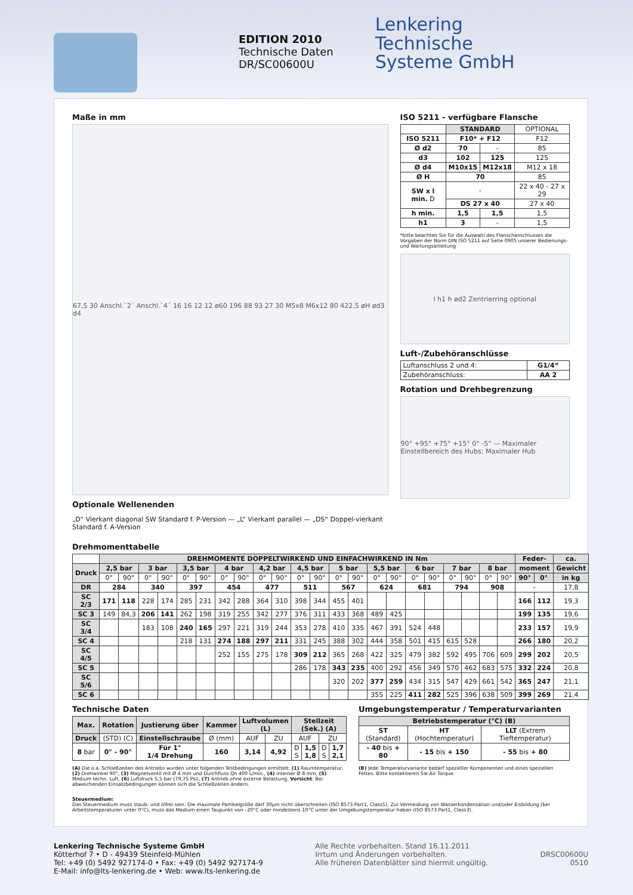EDITION 2010
Technische Daten
DR/SC00600U
Lenkering
Technische
Systeme GmbH
Maße in mm
67,5 30 Anschl.`2´ Anschl.`4´ 16 16 12 12 ø60 196 88 93 27 30 M5x8 M6x12 80 422,5 øH ød3 d4
Optionale Wellenenden
„D“ Vierkant diagonal SW Standard f. P-Version — „L“ Vierkant parallel — „DS“ Doppel-vierkant Standard f. A-Version
ISO 5211 - verfügbare Flansche
| | STANDARD | | OPTIONAL |
| ISO 5211 | F10* + F12 | | F12 |
| Ø d2 | 70 | - | 85 |
| d3 | 102 | 125 | 125 |
| Ø d4 | M10x15 | M12x18 | M12 x 18 |
| Ø H | 70 | | 85 |
| SW x l min. D | - | | 22 x 40 - 27 x 29 |
| | DS 27 x 40 | | 27 x 40 |
| h min. | 1,5 | 1,5 | 1,5 |
| h1 | 3 | - | 1,5 |
*bitte beachten Sie für die Auswahl des Flanschanschlusses die Vorgaben der Norm DIN ISO 5211 auf Seite 0905 unserer Bedienungs- und Wartungsanleitung
l h1 h ød2 Zentrierring optional
Luft-/Zubehöranschlüsse
| Luftanschluss 2 und 4: | G1/4“ |
| Zubehöranschluss: | AA 2 |
Rotation und Drehbegrenzung
90° +95° +75° +15° 0° -5° — Maximaler Einstellbereich des Hubs; Maximaler Hub
Drehmomenttabelle
| | DREHMOMENTE DOPPELTWIRKEND UND EINFACHWIRKEND IN Nm | | | | | | | | | | | | | | | | | | | | | | Feder- | | ca. |
| Druck | 2,5 bar | | 3 bar | | 3,5 bar | | 4 bar | | 4,2 bar | | 4,5 bar | | 5 bar | | 5,5 bar | | 6 bar | | 7 bar | | 8 bar | | moment | | Gewicht |
| | 0° | 90° | 0° | 90° | 0° | 90° | 0° | 90° | 0° | 90° | 0° | 90° | 0° | 90° | 0° | 90° | 0° | 90° | 0° | 90° | 0° | 90° | 90° | 0° | in kg |
| DR | 284 | | 340 | | 397 | | 454 | | 477 | | 511 | | 567 | | 624 | | 681 | | 794 | | 908 | | - | | 17,8 |
| SC 2/3 | 171 | 118 | 228 | 174 | 285 | 231 | 342 | 288 | 364 | 310 | 398 | 344 | 455 | 401 | | | | | | | | | 166 | 112 | 19,3 |
| SC 3 | 149 | 84,3 | 206 | 141 | 262 | 198 | 319 | 255 | 342 | 277 | 376 | 311 | 433 | 368 | 489 | 425 | | | | | | | 199 | 135 | 19,6 |
| SC 3/4 | | | 183 | 108 | 240 | 165 | 297 | 221 | 319 | 244 | 353 | 278 | 410 | 335 | 467 | 391 | 524 | 448 | | | | | 233 | 157 | 19,9 |
| SC 4 | | | | | 218 | 131 | 274 | 188 | 297 | 211 | 331 | 245 | 388 | 302 | 444 | 358 | 501 | 415 | 615 | 528 | | | 266 | 180 | 20,2 |
| SC 4/5 | | | | | | | 252 | 155 | 275 | 178 | 309 | 212 | 365 | 268 | 422 | 325 | 479 | 382 | 592 | 495 | 706 | 609 | 299 | 202 | 20,5 |
| SC 5 | | | | | | | | | | | 286 | 178 | 343 | 235 | 400 | 292 | 456 | 349 | 570 | 462 | 683 | 575 | 332 | 224 | 20,8 |
| SC 5/6 | | | | | | | | | | | | | 320 | 202 | 377 | 259 | 434 | 315 | 547 | 429 | 661 | 542 | 365 | 247 | 21,1 |
| SC 6 | | | | | | | | | | | | | | | 355 | 225 | 411 | 282 | 525 | 396 | 638 | 509 | 399 | 269 | 21,4 |
Technische Daten
| Max. | Rotation | Justierung über | Kammer | Luftvolumen (L) | | Stellzeit (Sek.) (A) | | | |
| --- | --- | --- | --- | --- | --- | --- | --- | --- | --- |
| Druck | (STD) (C) | Einstellschraube | Ø (mm) | AUF | ZU | AUF | | ZU | |
| 8 bar | 0° - 90° | Für 1° 1/4 Drehung | 160 | 3,14 | 4,92 | D S | 1,5 1,8 | D S | 1,7 2,1 |
(A) Die o.a. Schließzeiten des Antriebs wurden unter folgenden Testbedingungen ermittelt: (1) Raumtemperatur, (2) Drehwinkel 90°, (3) Magnetventil mit Ø 4 mm und Durchfluss Qn 400 L/min., (4) interner Ø 8 mm, (5) Medium techn. Luft, (6) Luftdruck 5,5 bar (79,75 Psi), (7) Antrieb ohne externe Belastung. Vorsicht: Bei abweichenden Einsatzbedingungen können sich die Schließzeiten ändern.
Umgebungstemperatur / Temperaturvarianten
| Betriebstemperatur (°C) (B) | | |
| --- | --- | --- |
| ST (Standard) | HT (Hochtemperatur) | LLT (Extrem Tieftemperatur) |
| - 40 bis + 80 | - 15 bis + 150 | - 55 bis + 80 |
(B) Jede Temperaturvariante bedarf spezieller Komponenten und eines speziellen Fettes. Bitte kontaktieren Sie Air Torque.
Steuermedium:
Das Steuermedium muss staub- und ölfrei sein. Die maximale Partikelgröße darf 30µm nicht überschreiten (ISO 8573 Part1, Class5). Zur Vermeidung von Wasserkondensation und/oder Eisbildung (bei Arbeitstemperaturen unter 0°C), muss das Medium einen Taupunkt von –20°C oder mindestens 10°C unter der Umgebungstemperatur haben (ISO 8573 Part1, Class3).
Lenkering Technische Systeme GmbH
Kötterhof 7 • D - 49439 Steinfeld-Mühlen
Tel: +49 (0) 5492 927174-0 • Fax: +49 (0) 5492 927174-9
E-Mail: info@lts-lenkering.de • Web: www.lts-lenkering.de
Alle Rechte vorbehalten. Stand 16.11.2011
Irrtum und Änderungen vorbehalten.
Alle früheren Datenblätter sind hiermit ungültig.
DRSC00600U
0510